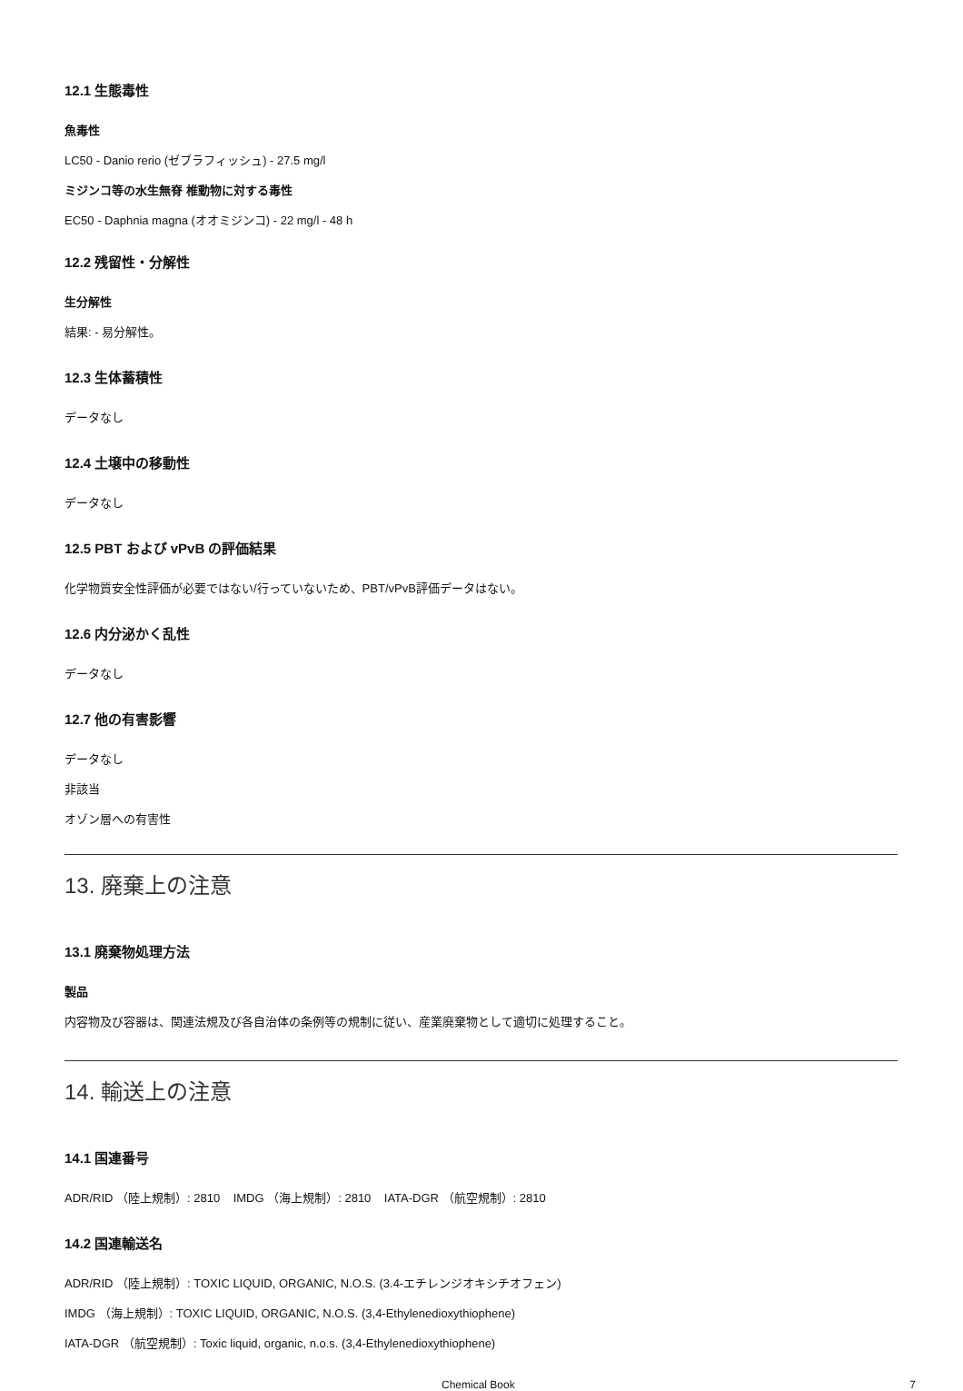12.1 生態毒性
魚毒性
LC50 - Danio rerio (ゼブラフィッシュ) - 27.5 mg/l
ミジンコ等の水生無脊 椎動物に対する毒性
EC50 - Daphnia magna (オオミジンコ) - 22 mg/l - 48 h
12.2 残留性・分解性
生分解性
結果: - 易分解性。
12.3 生体蓄積性
データなし
12.4 土壌中の移動性
データなし
12.5 PBT および vPvB の評価結果
化学物質安全性評価が必要ではない/行っていないため、PBT/vPvB評価データはない。
12.6 内分泌かく乱性
データなし
12.7 他の有害影響
データなし
非該当
オゾン層への有害性
13. 廃棄上の注意
13.1 廃棄物処理方法
製品
内容物及び容器は、関連法規及び各自治体の条例等の規制に従い、産業廃棄物として適切に処理すること。
14. 輸送上の注意
14.1 国連番号
ADR/RID （陸上規制）: 2810 IMDG （海上規制）: 2810 IATA-DGR （航空規制）: 2810
14.2 国連輸送名
ADR/RID （陸上規制）: TOXIC LIQUID, ORGANIC, N.O.S. (3.4-エチレンジオキシチオフェン)
IMDG （海上規制）: TOXIC LIQUID, ORGANIC, N.O.S. (3,4-Ethylenedioxythiophene)
IATA-DGR （航空規制）: Toxic liquid, organic, n.o.s. (3,4-Ethylenedioxythiophene)
Chemical Book 7